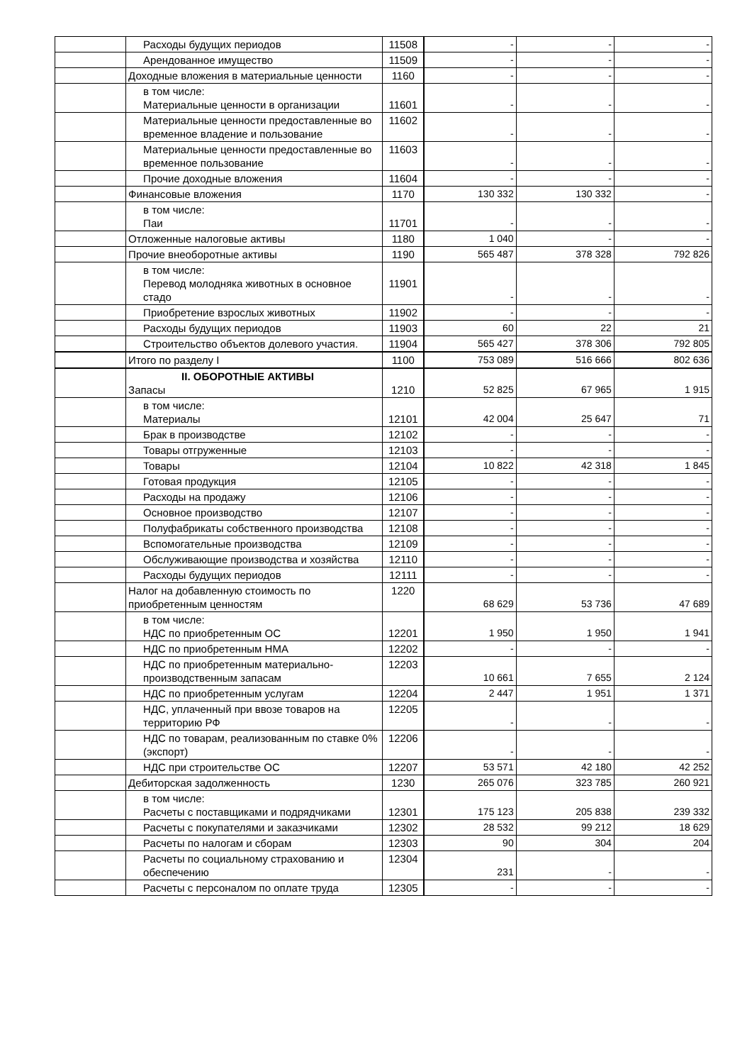| | Расходы будущих периодов | 11508 | - | - | - |
| | Арендованное имущество | 11509 | - | - | - |
| | Доходные вложения в материальные ценности | 1160 | - | - | - |
| | в том числе: Материальные ценности в организации | 11601 | - | - | - |
| | Материальные ценности предоставленные во временное владение и пользование | 11602 | - | - | - |
| | Материальные ценности предоставленные во временное пользование | 11603 | - | - | - |
| | Прочие доходные вложения | 11604 | - | - | - |
| | Финансовые вложения | 1170 | 130 332 | 130 332 | - |
| | в том числе: Паи | 11701 | - | - | - |
| | Отложенные налоговые активы | 1180 | 1 040 | - | - |
| | Прочие внеоборотные активы | 1190 | 565 487 | 378 328 | 792 826 |
| | в том числе: Перевод молодняка животных в основное стадо | 11901 | - | - | - |
| | Приобретение взрослых животных | 11902 | - | - | - |
| | Расходы будущих периодов | 11903 | 60 | 22 | 21 |
| | Строительство объектов долевого участия. | 11904 | 565 427 | 378 306 | 792 805 |
| | Итого по разделу I | 1100 | 753 089 | 516 666 | 802 636 |
| | II. ОБОРОТНЫЕ АКТИВЫ Запасы | 1210 | 52 825 | 67 965 | 1 915 |
| | в том числе: Материалы | 12101 | 42 004 | 25 647 | 71 |
| | Брак в производстве | 12102 | - | - | - |
| | Товары отгруженные | 12103 | - | - | - |
| | Товары | 12104 | 10 822 | 42 318 | 1 845 |
| | Готовая продукция | 12105 | - | - | - |
| | Расходы на продажу | 12106 | - | - | - |
| | Основное производство | 12107 | - | - | - |
| | Полуфабрикаты собственного производства | 12108 | - | - | - |
| | Вспомогательные производства | 12109 | - | - | - |
| | Обслуживающие производства и хозяйства | 12110 | - | - | - |
| | Расходы будущих периодов | 12111 | - | - | - |
| | Налог на добавленную стоимость по приобретенным ценностям | 1220 | 68 629 | 53 736 | 47 689 |
| | в том числе: НДС по приобретенным ОС | 12201 | 1 950 | 1 950 | 1 941 |
| | НДС по приобретенным НМА | 12202 | - | - | - |
| | НДС по приобретенным материально-производственным запасам | 12203 | 10 661 | 7 655 | 2 124 |
| | НДС по приобретенным услугам | 12204 | 2 447 | 1 951 | 1 371 |
| | НДС, уплаченный при ввозе товаров на территорию РФ | 12205 | - | - | - |
| | НДС по товарам, реализованным по ставке 0% (экспорт) | 12206 | - | - | - |
| | НДС при строительстве ОС | 12207 | 53 571 | 42 180 | 42 252 |
| | Дебиторская задолженность | 1230 | 265 076 | 323 785 | 260 921 |
| | в том числе: Расчеты с поставщиками и подрядчиками | 12301 | 175 123 | 205 838 | 239 332 |
| | Расчеты с покупателями и заказчиками | 12302 | 28 532 | 99 212 | 18 629 |
| | Расчеты по налогам и сборам | 12303 | 90 | 304 | 204 |
| | Расчеты по социальному страхованию и обеспечению | 12304 | 231 | - | - |
| | Расчеты с персоналом по оплате труда | 12305 | - | - | - |